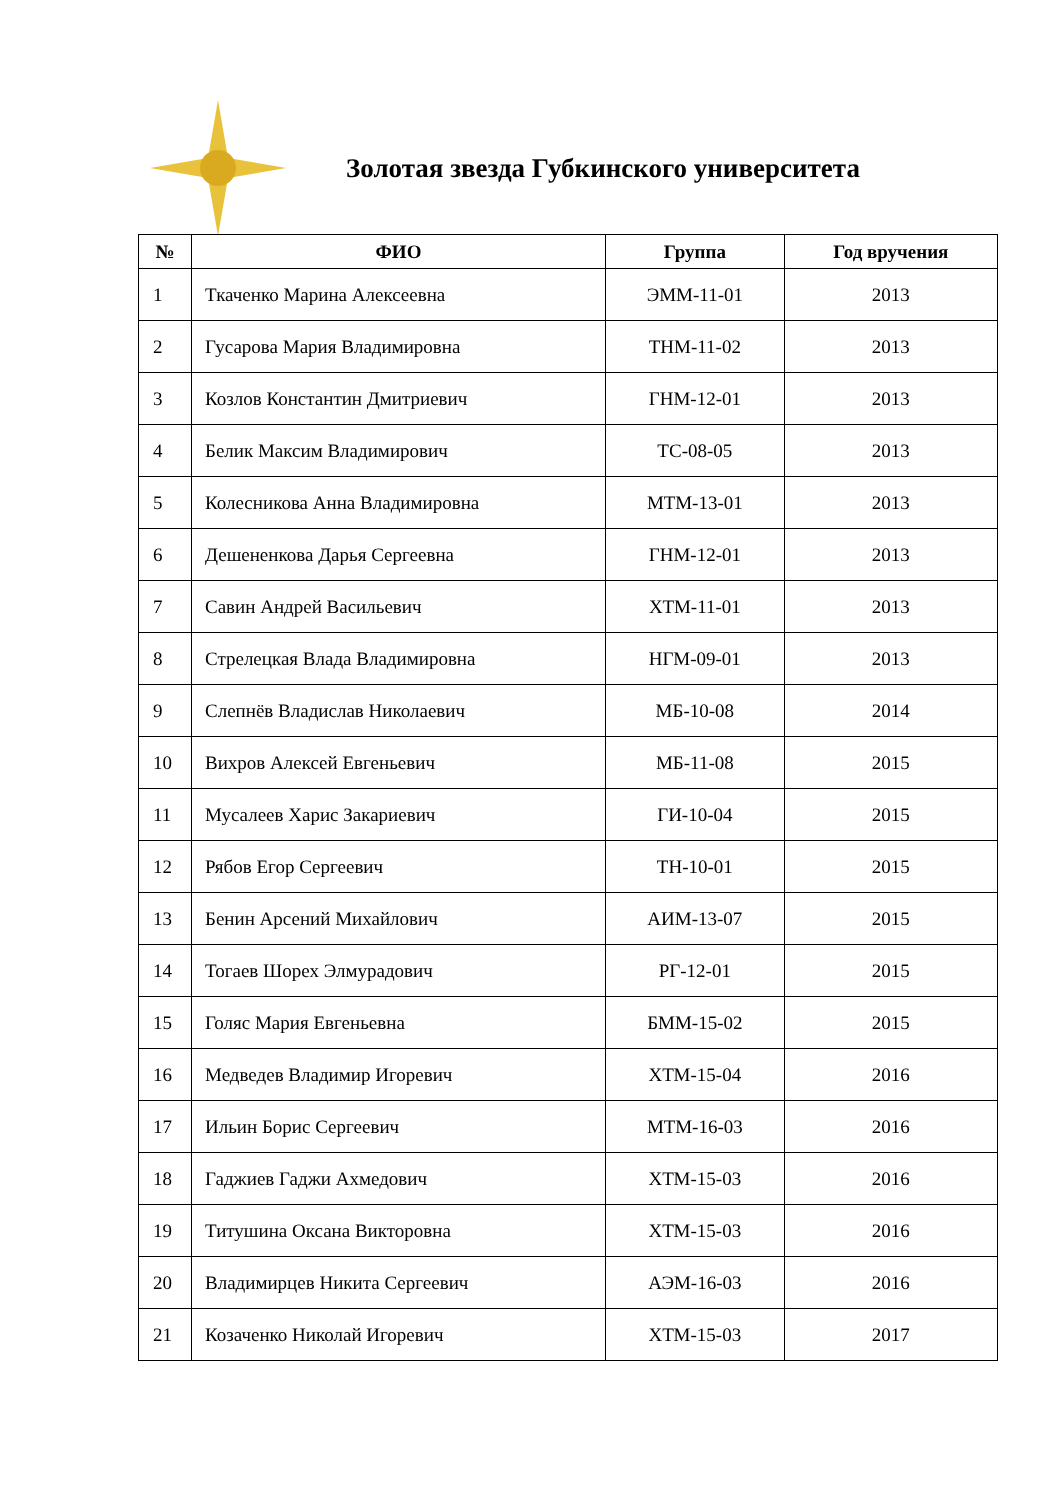Золотая звезда Губкинского университета
| № | ФИО | Группа | Год вручения |
| --- | --- | --- | --- |
| 1 | Ткаченко Марина Алексеевна | ЭММ-11-01 | 2013 |
| 2 | Гусарова Мария Владимировна | ТНМ-11-02 | 2013 |
| 3 | Козлов Константин Дмитриевич | ГНМ-12-01 | 2013 |
| 4 | Белик Максим Владимирович | ТС-08-05 | 2013 |
| 5 | Колесникова Анна Владимировна | МТМ-13-01 | 2013 |
| 6 | Дешененкова Дарья Сергеевна | ГНМ-12-01 | 2013 |
| 7 | Савин Андрей Васильевич | ХТМ-11-01 | 2013 |
| 8 | Стрелецкая Влада Владимировна | НГМ-09-01 | 2013 |
| 9 | Слепнёв Владислав Николаевич | МБ-10-08 | 2014 |
| 10 | Вихров Алексей Евгеньевич | МБ-11-08 | 2015 |
| 11 | Мусалеев Харис Закариевич | ГИ-10-04 | 2015 |
| 12 | Рябов Егор Сергеевич | ТН-10-01 | 2015 |
| 13 | Бенин Арсений Михайлович | АИМ-13-07 | 2015 |
| 14 | Тогаев Шорех Элмурадович | РГ-12-01 | 2015 |
| 15 | Голяс Мария Евгеньевна | БММ-15-02 | 2015 |
| 16 | Медведев Владимир Игоревич | ХТМ-15-04 | 2016 |
| 17 | Ильин Борис Сергеевич | МТМ-16-03 | 2016 |
| 18 | Гаджиев Гаджи Ахмедович | ХТМ-15-03 | 2016 |
| 19 | Титушина Оксана Викторовна | ХТМ-15-03 | 2016 |
| 20 | Владимирцев Никита Сергеевич | АЭМ-16-03 | 2016 |
| 21 | Козаченко Николай Игоревич | ХТМ-15-03 | 2017 |